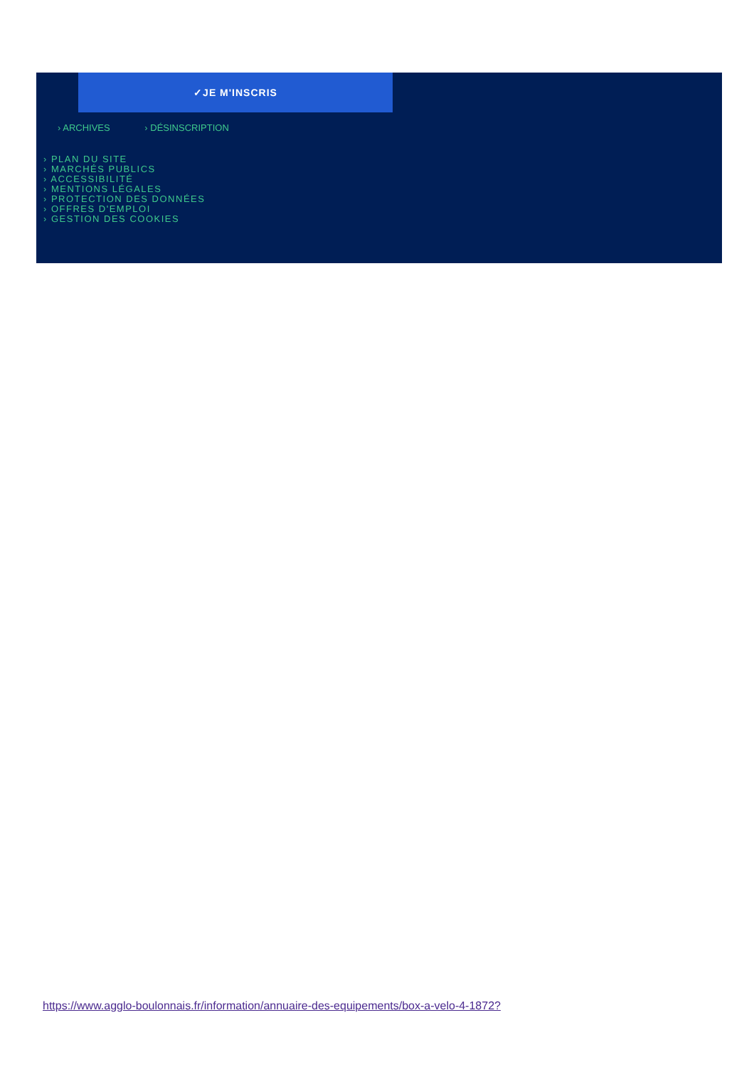✓JE M'INSCRIS
› ARCHIVES › DÉSINSCRIPTION
› PLAN DU SITE
› MARCHÉS PUBLICS
› ACCESSIBILITÉ
› MENTIONS LÉGALES
› PROTECTION DES DONNÉES
› OFFRES D'EMPLOI
› GESTION DES COOKIES
https://www.agglo-boulonnais.fr/information/annuaire-des-equipements/box-a-velo-4-1872?